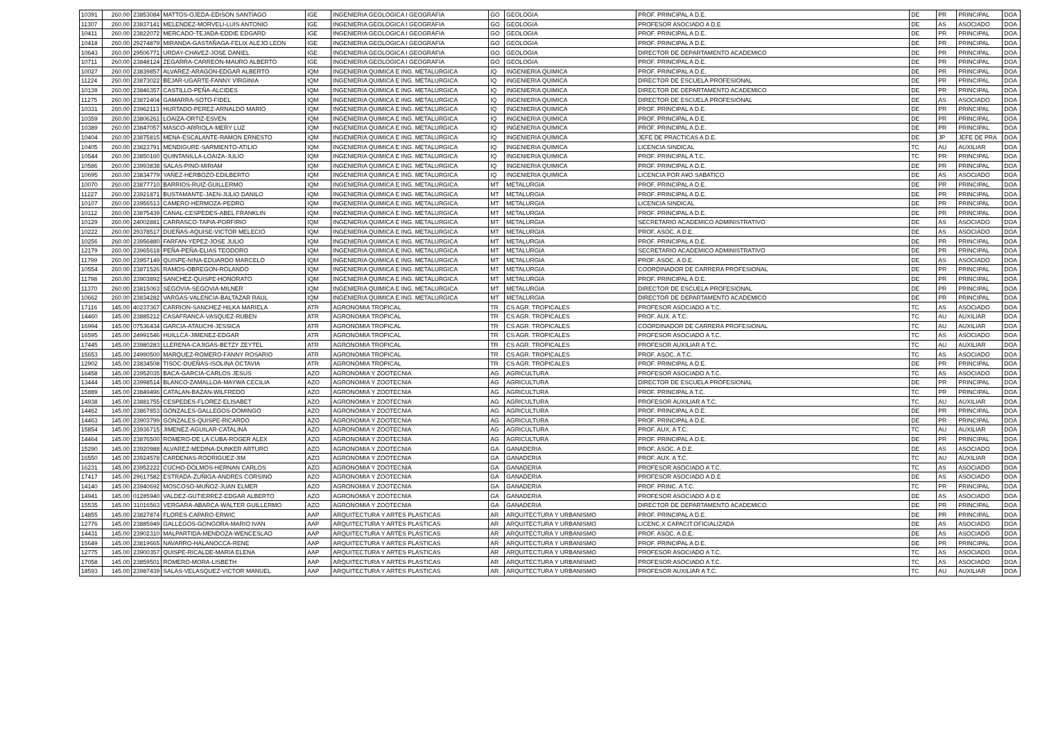| 10391 | 260.00 | 23853084 | MATTOS-OJEDA-EDISON SANTIAGO | IGE | INGENIERIA GEOLOGICA I GEOGRAFIA | GO | GEOLOGIA | PROF. PRINCIPAL A D.E. | DE | PR | PRINCIPAL | DOA |
| 11307 | 260.00 | 23837141 | MELENDEZ-MORVELI-LUIS ANTONIO | IGE | INGENIERIA GEOLOGICA I GEOGRAFIA | GO | GEOLOGIA | PROFESOR ASOCIADO A D.E | DE | AS | ASOCIADO | DOA |
| 10411 | 260.00 | 23822072 | MERCADO-TEJADA-EDDIE EDGARD | IGE | INGENIERIA GEOLOGICA I GEOGRAFIA | GO | GEOLOGIA | PROF. PRINCIPAL A D.E. | DE | PR | PRINCIPAL | DOA |
| 10418 | 260.00 | 29274879 | MIRANDA-GASTAÑAGA-FELIX ALEJO LEON | IGE | INGENIERIA GEOLOGICA I GEOGRAFIA | GO | GEOLOGIA | PROF. PRINCIPAL A D.E. | DE | PR | PRINCIPAL | DOA |
| 10643 | 260.00 | 29506771 | URDAY-CHAVEZ-JOSE DANIEL | IGE | INGENIERIA GEOLOGICA I GEOGRAFIA | GO | GEOLOGIA | DIRECTOR DE DEPARTAMENTO ACADEMICO | DE | PR | PRINCIPAL | DOA |
| 10711 | 260.00 | 23848124 | ZEGARRA-CARREON-MAURO ALBERTO | IGE | INGENIERIA GEOLOGICA I GEOGRAFIA | GO | GEOLOGIA | PROF. PRINCIPAL A D.E. | DE | PR | PRINCIPAL | DOA |
| 10027 | 260.00 | 23839857 | ALVAREZ-ARAGON-EDGAR ALBERTO | IQM | INGENIERIA QUIMICA E ING. METALURGICA | IQ | INGENIERIA QUIMICA | PROF. PRINCIPAL A D.E. | DE | PR | PRINCIPAL | DOA |
| 11224 | 260.00 | 23873022 | BEJAR-UGARTE-FANNY VIRGINIA | IQM | INGENIERIA QUIMICA E ING. METALURGICA | IQ | INGENIERIA QUIMICA | DIRECTOR DE ESCUELA PROFESIONAL | DE | PR | PRINCIPAL | DOA |
| 10139 | 260.00 | 23846357 | CASTILLO-PEÑA-ALCIDES | IQM | INGENIERIA QUIMICA E ING. METALURGICA | IQ | INGENIERIA QUIMICA | DIRECTOR DE DEPARTAMENTO ACADEMICO | DE | PR | PRINCIPAL | DOA |
| 11275 | 260.00 | 23872404 | GAMARRA-SOTO-FIDEL | IQM | INGENIERIA QUIMICA E ING. METALURGICA | IQ | INGENIERIA QUIMICA | DIRECTOR DE ESCUELA PROFESIONAL | DE | AS | ASOCIADO | DOA |
| 10331 | 260.00 | 23962113 | HURTADO-PEREZ-ARNALDO MARIO | IQM | INGENIERIA QUIMICA E ING. METALURGICA | IQ | INGENIERIA QUIMICA | PROF. PRINCIPAL A D.E. | DE | PR | PRINCIPAL | DOA |
| 10359 | 260.00 | 23806261 | LOAIZA-ORTIZ-ESVEN | IQM | INGENIERIA QUIMICA E ING. METALURGICA | IQ | INGENIERIA QUIMICA | PROF. PRINCIPAL A D.E. | DE | PR | PRINCIPAL | DOA |
| 10389 | 260.00 | 23847057 | MASCO-ARRIOLA-MERY LUZ | IQM | INGENIERIA QUIMICA E ING. METALURGICA | IQ | INGENIERIA QUIMICA | PROF. PRINCIPAL A D.E. | DE | PR | PRINCIPAL | DOA |
| 10404 | 260.00 | 23875815 | MENA-ESCALANTE-RAMON ERNESTO | IQM | INGENIERIA QUIMICA E ING. METALURGICA | IQ | INGENIERIA QUIMICA | JEFE DE PRACTICAS A D.E. | DE | JP | JEFE DE PRA | DOA |
| 10405 | 260.00 | 23823791 | MENDIGURE-SARMIENTO-ATILIO | IQM | INGENIERIA QUIMICA E ING. METALURGICA | IQ | INGENIERIA QUIMICA | LICENCIA SINDICAL | TC | AU | AUXILIAR | DOA |
| 10544 | 260.00 | 23850160 | QUINTANILLA-LOAIZA-JULIO | IQM | INGENIERIA QUIMICA E ING. METALURGICA | IQ | INGENIERIA QUIMICA | PROF. PRINCIPAL A T.C. | TC | PR | PRINCIPAL | DOA |
| 10586 | 260.00 | 23993838 | SALAS-PINO-MIRIAM | IQM | INGENIERIA QUIMICA E ING. METALURGICA | IQ | INGENIERIA QUIMICA | PROF. PRINCIPAL A D.E. | DE | PR | PRINCIPAL | DOA |
| 10695 | 260.00 | 23834779 | YAÑEZ-HERBOZO-EDILBERTO | IQM | INGENIERIA QUIMICA E ING. METALURGICA | IQ | INGENIERIA QUIMICA | LICENCIA POR A¥O SABATICO | DE | AS | ASOCIADO | DOA |
| 10070 | 260.00 | 23877710 | BARRIOS-RUIZ-GUILLERMO | IQM | INGENIERIA QUIMICA E ING. METALURGICA | MT | METALURGIA | PROF. PRINCIPAL A D.E. | DE | PR | PRINCIPAL | DOA |
| 11227 | 260.00 | 23921871 | BUSTAMANTE-JAEN-JULIO DANILO | IQM | INGENIERIA QUIMICA E ING. METALURGICA | MT | METALURGIA | PROF. PRINCIPAL A D.E. | DE | PR | PRINCIPAL | DOA |
| 10107 | 260.00 | 23956513 | CAMERO-HERMOZA-PEDRO | IQM | INGENIERIA QUIMICA E ING. METALURGICA | MT | METALURGIA | LICENCIA SINDICAL | DE | PR | PRINCIPAL | DOA |
| 10112 | 260.00 | 23875439 | CANAL-CESPEDES-ABEL FRANKLIN | IQM | INGENIERIA QUIMICA E ING. METALURGICA | MT | METALURGIA | PROF. PRINCIPAL A D.E. | DE | PR | PRINCIPAL | DOA |
| 10129 | 260.00 | 24002881 | CARRASCO-TAPIA-PORFIRIO | IQM | INGENIERIA QUIMICA E ING. METALURGICA | MT | METALURGIA | SECRETARIO ACADEMICO ADMINISTRATIVO | DE | AS | ASOCIADO | DOA |
| 10222 | 260.00 | 29378517 | DUEÑAS-AQUISE-VICTOR MELECIO | IQM | INGENIERIA QUIMICA E ING. METALURGICA | MT | METALURGIA | PROF. ASOC. A D.E. | DE | AS | ASOCIADO | DOA |
| 10256 | 260.00 | 23956880 | FARFAN-YEPEZ-JOSE JULIO | IQM | INGENIERIA QUIMICA E ING. METALURGICA | MT | METALURGIA | PROF. PRINCIPAL A D.E. | DE | PR | PRINCIPAL | DOA |
| 12179 | 260.00 | 23965618 | PEÑA-PEÑA-ELIAS TEODORO | IQM | INGENIERIA QUIMICA E ING. METALURGICA | MT | METALURGIA | SECRETARIO ACADEMICO ADMINISTRATIVO | DE | PR | PRINCIPAL | DOA |
| 11799 | 260.00 | 23957149 | QUISPE-NINA-EDUARDO MARCELO | IQM | INGENIERIA QUIMICA E ING. METALURGICA | MT | METALURGIA | PROF. ASOC. A D.E. | DE | AS | ASOCIADO | DOA |
| 10554 | 260.00 | 23871526 | RAMOS-OBREGON-ROLANDO | IQM | INGENIERIA QUIMICA E ING. METALURGICA | MT | METALURGIA | COORDINADOR DE CARRERA PROFESIONAL | DE | PR | PRINCIPAL | DOA |
| 11798 | 260.00 | 23903892 | SANCHEZ-QUISPE-HONORATO | IQM | INGENIERIA QUIMICA E ING. METALURGICA | MT | METALURGIA | PROF. PRINCIPAL A D.E. | DE | PR | PRINCIPAL | DOA |
| 11370 | 260.00 | 23815063 | SEGOVIA-SEGOVIA-MILNER | IQM | INGENIERIA QUIMICA E ING. METALURGICA | MT | METALURGIA | DIRECTOR DE ESCUELA PROFESIONAL | DE | PR | PRINCIPAL | DOA |
| 10662 | 260.00 | 23834282 | VARGAS-VALENCIA-BALTAZAR RAUL | IQM | INGENIERIA QUIMICA E ING. METALURGICA | MT | METALURGIA | DIRECTOR DE DEPARTAMENTO ACADEMICO | DE | PR | PRINCIPAL | DOA |
| 17116 | 145.00 | 40237367 | CARRION-SANCHEZ-HILKA MARIELA | ATR | AGRONOMIA TROPICAL | TR | CS AGR. TROPICALES | PROFESOR ASOCIADO A T.C. | TC | AS | ASOCIADO | DOA |
| 14460 | 145.00 | 23885212 | CASAFRANCA-VASQUEZ-RUBEN | ATR | AGRONOMIA TROPICAL | TR | CS AGR. TROPICALES | PROF. AUX. A T.C. | TC | AU | AUXILIAR | DOA |
| 16994 | 145.00 | 07536434 | GARCIA-ATAUCHI-JESSICA | ATR | AGRONOMIA TROPICAL | TR | CS AGR. TROPICALES | COORDINADOR DE CARRERA PROFESIONAL | TC | AU | AUXILIAR | DOA |
| 16595 | 145.00 | 24991546 | HUILLCA-JIMENEZ-EDGAR | ATR | AGRONOMIA TROPICAL | TR | CS AGR. TROPICALES | PROFESOR ASOCIADO A T.C. | TC | AS | ASOCIADO | DOA |
| 17445 | 145.00 | 23980283 | LLERENA-CAJIGAS-BETZY ZEYTEL | ATR | AGRONOMIA TROPICAL | TR | CS AGR. TROPICALES | PROFESOR AUXILIAR A T.C. | TC | AU | AUXILIAR | DOA |
| 15653 | 145.00 | 24990500 | MARQUEZ-ROMERO-FANNY ROSARIO | ATR | AGRONOMIA TROPICAL | TR | CS AGR. TROPICALES | PROF. ASOC. A T.C. | TC | AS | ASOCIADO | DOA |
| 12902 | 145.00 | 23834508 | TISOC-DUEÑAS-ISOLINA OCTAVIA | ATR | AGRONOMIA TROPICAL | TR | CS AGR. TROPICALES | PROF. PRINCIPAL A D.E. | DE | PR | PRINCIPAL | DOA |
| 16458 | 145.00 | 23952035 | BACA-GARCIA-CARLOS JESUS | AZO | AGRONOMIA Y ZOOTECNIA | AG | AGRICULTURA | PROFESOR ASOCIADO A T.C. | TC | AS | ASOCIADO | DOA |
| 13444 | 145.00 | 23998514 | BLANCO-ZAMALLOA-MAYWA CECILIA | AZO | AGRONOMIA Y ZOOTECNIA | AG | AGRICULTURA | DIRECTOR DE ESCUELA PROFESIONAL | DE | PR | PRINCIPAL | DOA |
| 15889 | 145.00 | 23849496 | CATALAN-BAZAN-WILFREDO | AZO | AGRONOMIA Y ZOOTECNIA | AG | AGRICULTURA | PROF. PRINCIPAL A T.C. | TC | PR | PRINCIPAL | DOA |
| 14938 | 145.00 | 23881755 | CESPEDES-FLOREZ-ELISABET | AZO | AGRONOMIA Y ZOOTECNIA | AG | AGRICULTURA | PROFESOR AUXILIAR A T.C. | TC | AU | AUXILIAR | DOA |
| 14462 | 145.00 | 23867853 | GONZALES-GALLEGOS-DOMINGO | AZO | AGRONOMIA Y ZOOTECNIA | AG | AGRICULTURA | PROF. PRINCIPAL A D.E. | DE | PR | PRINCIPAL | DOA |
| 14463 | 145.00 | 23903799 | GONZALES-QUISPE-RICARDO | AZO | AGRONOMIA Y ZOOTECNIA | AG | AGRICULTURA | PROF. PRINCIPAL A D.E. | DE | PR | PRINCIPAL | DOA |
| 15854 | 145.00 | 23936715 | JIMENEZ-AGUILAR-CATALINA | AZO | AGRONOMIA Y ZOOTECNIA | AG | AGRICULTURA | PROF. AUX. A T.C. | TC | AU | AUXILIAR | DOA |
| 14464 | 145.00 | 23876500 | ROMERO-DE LA CUBA-ROGER ALEX | AZO | AGRONOMIA Y ZOOTECNIA | AG | AGRICULTURA | PROF. PRINCIPAL A D.E. | DE | PR | PRINCIPAL | DOA |
| 15290 | 145.00 | 23920988 | ALVAREZ-MEDINA-DUNKER ARTURO | AZO | AGRONOMIA Y ZOOTECNIA | GA | GANADERIA | PROF. ASOC. A D.E. | DE | AS | ASOCIADO | DOA |
| 16550 | 145.00 | 23924578 | CARDENAS-RODRIGUEZ-JIM | AZO | AGRONOMIA Y ZOOTECNIA | GA | GANADERIA | PROF. AUX. A T.C. | TC | AU | AUXILIAR | DOA |
| 16231 | 145.00 | 23952222 | CUCHO-DOLMOS-HERNAN CARLOS | AZO | AGRONOMIA Y ZOOTECNIA | GA | GANADERIA | PROFESOR ASOCIADO A T.C. | TC | AS | ASOCIADO | DOA |
| 17417 | 145.00 | 29617582 | ESTRADA-ZUÑIGA-ANDRES CORSINO | AZO | AGRONOMIA Y ZOOTECNIA | GA | GANADERIA | PROFESOR ASOCIADO A D.E | DE | AS | ASOCIADO | DOA |
| 14140 | 145.00 | 23940692 | MOSCOSO-MUÑOZ-JUAN ELMER | AZO | AGRONOMIA Y ZOOTECNIA | GA | GANADERIA | PROF. PRINC. A T.C. | TC | PR | PRINCIPAL | DOA |
| 14941 | 145.00 | 01285940 | VALDEZ-GUTIERREZ-EDGAR ALBERTO | AZO | AGRONOMIA Y ZOOTECNIA | GA | GANADERIA | PROFESOR ASOCIADO A D.E | DE | AS | ASOCIADO | DOA |
| 15535 | 145.00 | 31016563 | VERGARA-ABARCA-WALTER GUILLERMO | AZO | AGRONOMIA Y ZOOTECNIA | GA | GANADERIA | DIRECTOR DE DEPARTAMENTO ACADEMICO | DE | PR | PRINCIPAL | DOA |
| 14855 | 145.00 | 23827874 | FLORES-CAPARO-ERWIC | AAP | ARQUITECTURA Y ARTES PLASTICAS | AR | ARQUITECTURA Y URBANISMO | PROF. PRINCIPAL A D.E. | DE | PR | PRINCIPAL | DOA |
| 12776 | 145.00 | 23885949 | GALLEGOS-GONGORA-MARIO IVAN | AAP | ARQUITECTURA Y ARTES PLASTICAS | AR | ARQUITECTURA Y URBANISMO | LICENC.X CAPACIT.OFICIALIZADA | DE | AS | ASOCIADO | DOA |
| 14431 | 145.00 | 23902310 | MALPARTIDA-MENDOZA-WENCESLAO | AAP | ARQUITECTURA Y ARTES PLASTICAS | AR | ARQUITECTURA Y URBANISMO | PROF. ASOC. A D.E. | DE | AS | ASOCIADO | DOA |
| 15649 | 145.00 | 23819665 | NAVARRO-HALANOCCA-RENE | AAP | ARQUITECTURA Y ARTES PLASTICAS | AR | ARQUITECTURA Y URBANISMO | PROF. PRINCIPAL A D.E. | DE | PR | PRINCIPAL | DOA |
| 12775 | 145.00 | 23900357 | QUISPE-RICALDE-MARIA ELENA | AAP | ARQUITECTURA Y ARTES PLASTICAS | AR | ARQUITECTURA Y URBANISMO | PROFESOR ASOCIADO A T.C. | TC | AS | ASOCIADO | DOA |
| 17058 | 145.00 | 23859501 | ROMERO-MORA-LISBETH | AAP | ARQUITECTURA Y ARTES PLASTICAS | AR | ARQUITECTURA Y URBANISMO | PROFESOR ASOCIADO A T.C. | TC | AS | ASOCIADO | DOA |
| 18593 | 145.00 | 23987439 | SALAS-VELASQUEZ-VICTOR MANUEL | AAP | ARQUITECTURA Y ARTES PLASTICAS | AR | ARQUITECTURA Y URBANISMO | PROFESOR AUXILIAR A T.C. | TC | AU | AUXILIAR | DOA |